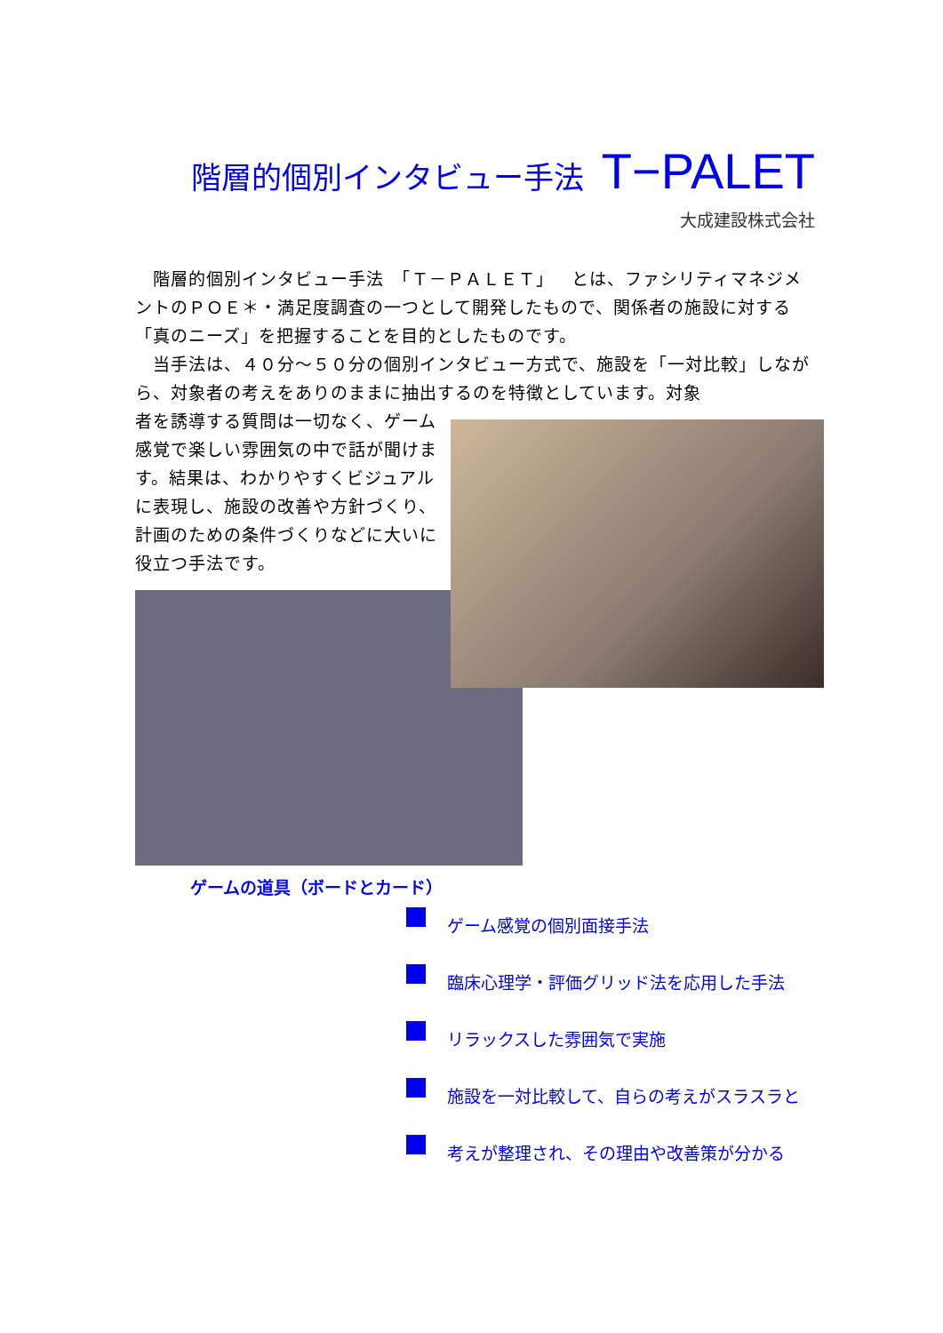階層的個別インタビュー手法 T−PALET
大成建設株式会社
　階層的個別インタビュー手法　「Ｔ－ＰＡＬＥＴ」　とは、ファシリティマネジメントのＰＯＥ＊・満足度調査の一つとして開発したもので、関係者の施設に対する「真のニーズ」を把握することを目的としたものです。
　当手法は、４０分～５０分の個別インタビュー方式で、施設を「一対比較」しながら、対象者の考えをありのままに抽出するのを特徴としています。対象
者を誘導する質問は一切なく、ゲーム感覚で楽しい雰囲気の中で話が聞けます。結果は、わかりやすくビジュアルに表現し、施設の改善や方針づくり、計画のための条件づくりなどに大いに役立つ手法です。
ゲームの道具（ボードとカード）
ゲーム感覚の個別面接手法
臨床心理学・評価グリッド法を応用した手法
リラックスした雰囲気で実施
施設を一対比較して、自らの考えがスラスラと
考えが整理され、その理由や改善策が分かる